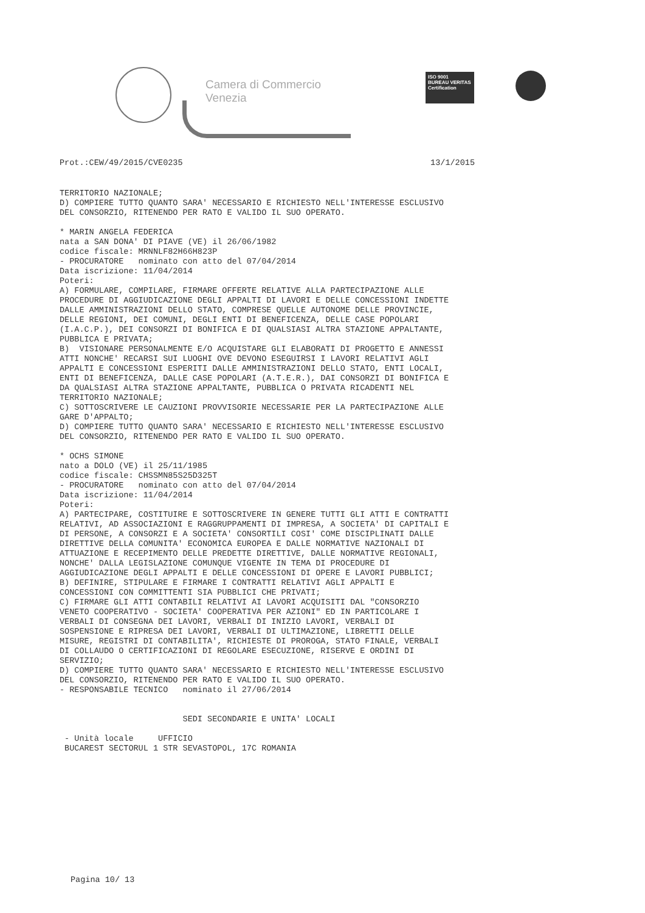Camera di Commercio
Venezia
ISO 9001
BUREAU VERITAS
Certification
Prot.:CEW/49/2015/CVE0235 13/1/2015
TERRITORIO NAZIONALE; D) COMPIERE TUTTO QUANTO SARA' NECESSARIO E RICHIESTO NELL'INTERESSE ESCLUSIVO DEL CONSORZIO, RITENENDO PER RATO E VALIDO IL SUO OPERATO. * MARIN ANGELA FEDERICA nata a SAN DONA' DI PIAVE (VE) il 26/06/1982 codice fiscale: MRNNLF82H66H823P - PROCURATORE nominato con atto del 07/04/2014 Data iscrizione: 11/04/2014 Poteri: A) FORMULARE, COMPILARE, FIRMARE OFFERTE RELATIVE ALLA PARTECIPAZIONE ALLE PROCEDURE DI AGGIUDICAZIONE DEGLI APPALTI DI LAVORI E DELLE CONCESSIONI INDETTE DALLE AMMINISTRAZIONI DELLO STATO, COMPRESE QUELLE AUTONOME DELLE PROVINCIE, DELLE REGIONI, DEI COMUNI, DEGLI ENTI DI BENEFICENZA, DELLE CASE POPOLARI (I.A.C.P.), DEI CONSORZI DI BONIFICA E DI QUALSIASI ALTRA STAZIONE APPALTANTE, PUBBLICA E PRIVATA; B) VISIONARE PERSONALMENTE E/O ACQUISTARE GLI ELABORATI DI PROGETTO E ANNESSI ATTI NONCHE' RECARSI SUI LUOGHI OVE DEVONO ESEGUIRSI I LAVORI RELATIVI AGLI APPALTI E CONCESSIONI ESPERITI DALLE AMMINISTRAZIONI DELLO STATO, ENTI LOCALI, ENTI DI BENEFICENZA, DALLE CASE POPOLARI (A.T.E.R.), DAI CONSORZI DI BONIFICA E DA QUALSIASI ALTRA STAZIONE APPALTANTE, PUBBLICA O PRIVATA RICADENTI NEL TERRITORIO NAZIONALE; C) SOTTOSCRIVERE LE CAUZIONI PROVVISORIE NECESSARIE PER LA PARTECIPAZIONE ALLE GARE D'APPALTO; D) COMPIERE TUTTO QUANTO SARA' NECESSARIO E RICHIESTO NELL'INTERESSE ESCLUSIVO DEL CONSORZIO, RITENENDO PER RATO E VALIDO IL SUO OPERATO. * OCHS SIMONE nato a DOLO (VE) il 25/11/1985 codice fiscale: CHSSMN85S25D325T - PROCURATORE nominato con atto del 07/04/2014 Data iscrizione: 11/04/2014 Poteri: A) PARTECIPARE, COSTITUIRE E SOTTOSCRIVERE IN GENERE TUTTI GLI ATTI E CONTRATTI RELATIVI, AD ASSOCIAZIONI E RAGGRUPPAMENTI DI IMPRESA, A SOCIETA' DI CAPITALI E DI PERSONE, A CONSORZI E A SOCIETA' CONSORTILI COSI' COME DISCIPLINATI DALLE DIRETTIVE DELLA COMUNITA' ECONOMICA EUROPEA E DALLE NORMATIVE NAZIONALI DI ATTUAZIONE E RECEPIMENTO DELLE PREDETTE DIRETTIVE, DALLE NORMATIVE REGIONALI, NONCHE' DALLA LEGISLAZIONE COMUNQUE VIGENTE IN TEMA DI PROCEDURE DI AGGIUDICAZIONE DEGLI APPALTI E DELLE CONCESSIONI DI OPERE E LAVORI PUBBLICI; B) DEFINIRE, STIPULARE E FIRMARE I CONTRATTI RELATIVI AGLI APPALTI E CONCESSIONI CON COMMITTENTI SIA PUBBLICI CHE PRIVATI; C) FIRMARE GLI ATTI CONTABILI RELATIVI AI LAVORI ACQUISITI DAL "CONSORZIO VENETO COOPERATIVO - SOCIETA' COOPERATIVA PER AZIONI" ED IN PARTICOLARE I VERBALI DI CONSEGNA DEI LAVORI, VERBALI DI INIZIO LAVORI, VERBALI DI SOSPENSIONE E RIPRESA DEI LAVORI, VERBALI DI ULTIMAZIONE, LIBRETTI DELLE MISURE, REGISTRI DI CONTABILITA', RICHIESTE DI PROROGA, STATO FINALE, VERBALI DI COLLAUDO O CERTIFICAZIONI DI REGOLARE ESECUZIONE, RISERVE E ORDINI DI SERVIZIO; D) COMPIERE TUTTO QUANTO SARA' NECESSARIO E RICHIESTO NELL'INTERESSE ESCLUSIVO DEL CONSORZIO, RITENENDO PER RATO E VALIDO IL SUO OPERATO. - RESPONSABILE TECNICO nominato il 27/06/2014 SEDI SECONDARIE E UNITA' LOCALI - Unità locale UFFICIO BUCAREST SECTORUL 1 STR SEVASTOPOL, 17C ROMANIA
Pagina 10/ 13